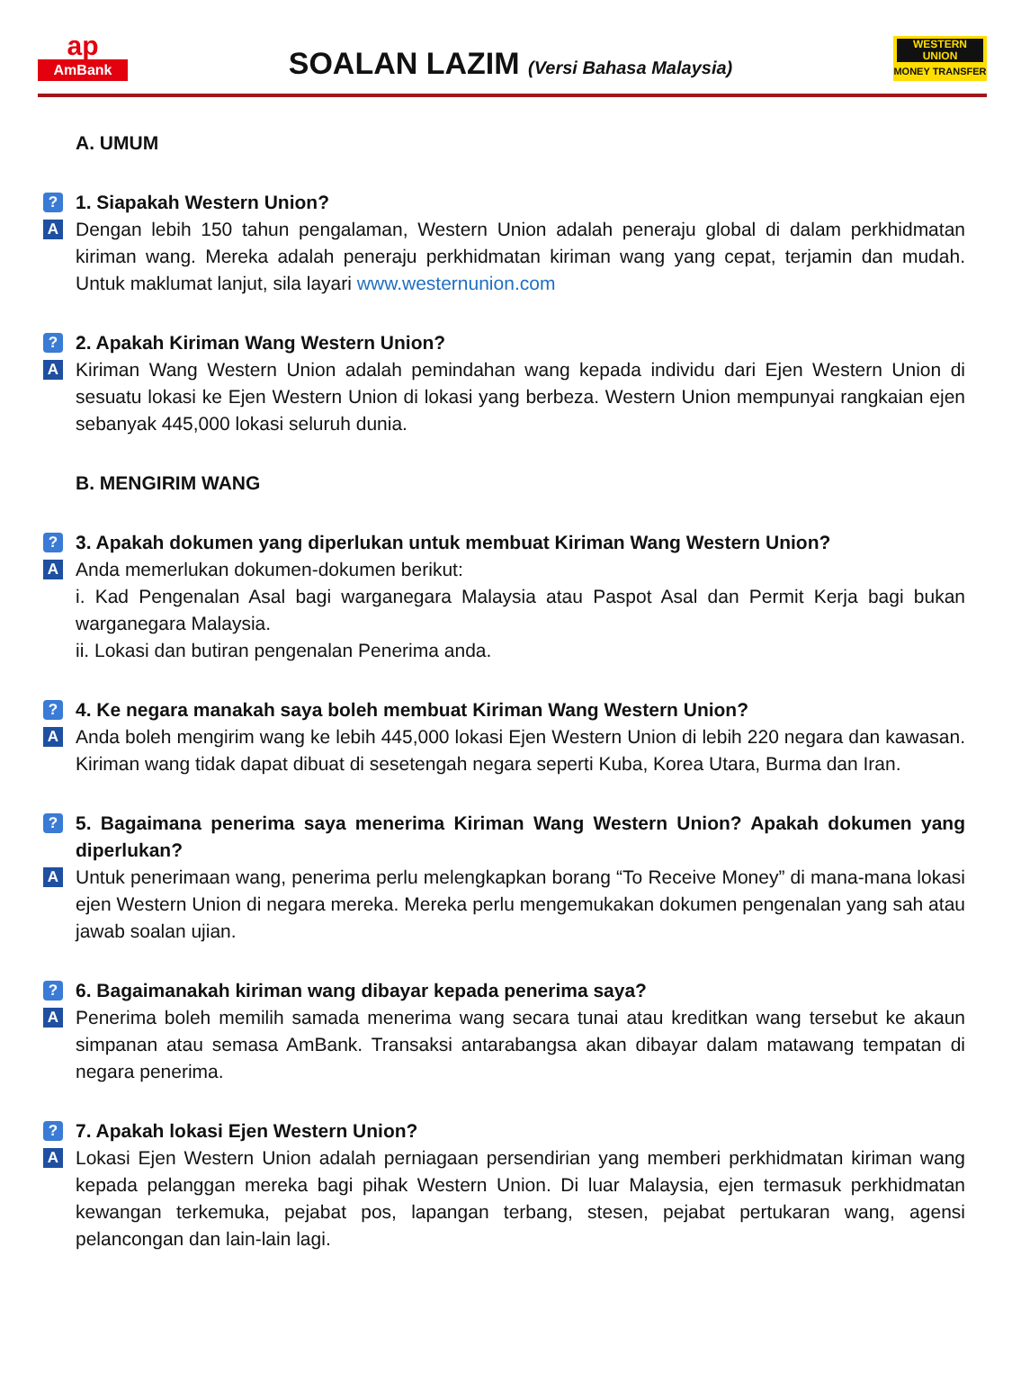ap
AmBank
SOALAN LAZIM (Versi Bahasa Malaysia)
WESTERN UNION
MONEY TRANSFER
A. UMUM
?
1. Siapakah Western Union?
A
Dengan lebih 150 tahun pengalaman, Western Union adalah peneraju global di dalam perkhidmatan kiriman wang. Mereka adalah peneraju perkhidmatan kiriman wang yang cepat, terjamin dan mudah. Untuk maklumat lanjut, sila layari www.westernunion.com
?
2. Apakah Kiriman Wang Western Union?
A
Kiriman Wang Western Union adalah pemindahan wang kepada individu dari Ejen Western Union di sesuatu lokasi ke Ejen Western Union di lokasi yang berbeza. Western Union mempunyai rangkaian ejen sebanyak 445,000 lokasi seluruh dunia.
B. MENGIRIM WANG
?
3. Apakah dokumen yang diperlukan untuk membuat Kiriman Wang Western Union?
A
Anda memerlukan dokumen-dokumen berikut:
i. Kad Pengenalan Asal bagi warganegara Malaysia atau Paspot Asal dan Permit Kerja bagi bukan warganegara Malaysia.
ii. Lokasi dan butiran pengenalan Penerima anda.
?
4. Ke negara manakah saya boleh membuat Kiriman Wang Western Union?
A
Anda boleh mengirim wang ke lebih 445,000 lokasi Ejen Western Union di lebih 220 negara dan kawasan. Kiriman wang tidak dapat dibuat di sesetengah negara seperti Kuba, Korea Utara, Burma dan Iran.
?
5. Bagaimana penerima saya menerima Kiriman Wang Western Union? Apakah dokumen yang diperlukan?
A
Untuk penerimaan wang, penerima perlu melengkapkan borang “To Receive Money” di mana-mana lokasi ejen Western Union di negara mereka. Mereka perlu mengemukakan dokumen pengenalan yang sah atau jawab soalan ujian.
?
6. Bagaimanakah kiriman wang dibayar kepada penerima saya?
A
Penerima boleh memilih samada menerima wang secara tunai atau kreditkan wang tersebut ke akaun simpanan atau semasa AmBank. Transaksi antarabangsa akan dibayar dalam matawang tempatan di negara penerima.
?
7. Apakah lokasi Ejen Western Union?
A
Lokasi Ejen Western Union adalah perniagaan persendirian yang memberi perkhidmatan kiriman wang kepada pelanggan mereka bagi pihak Western Union. Di luar Malaysia, ejen termasuk perkhidmatan kewangan terkemuka, pejabat pos, lapangan terbang, stesen, pejabat pertukaran wang, agensi pelancongan dan lain-lain lagi.